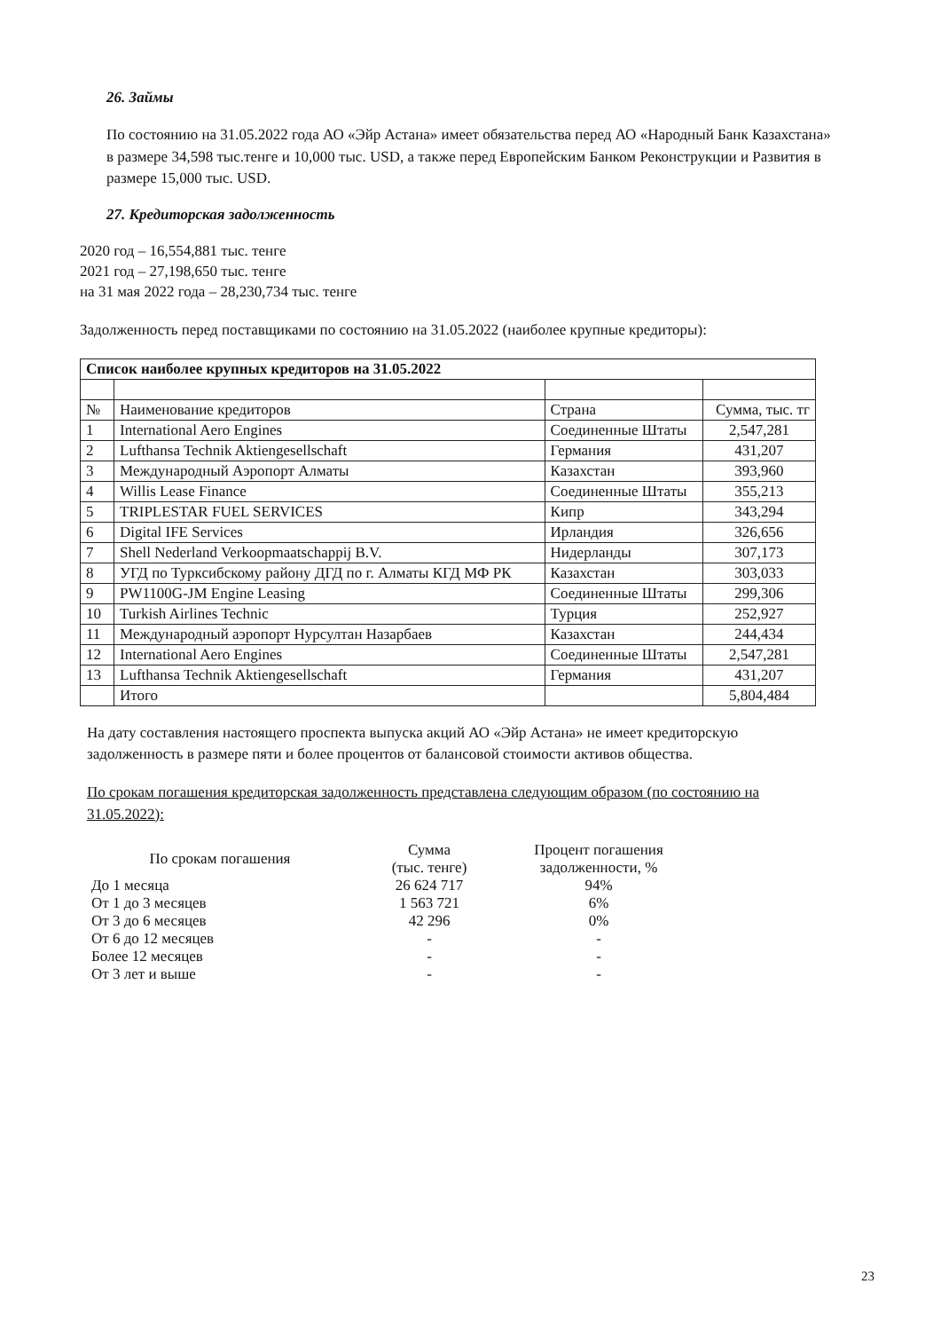26. Займы
По состоянию на 31.05.2022 года АО «Эйр Астана» имеет обязательства перед АО «Народный Банк Казахстана» в размере 34,598 тыс.тенге и 10,000 тыс. USD, а также перед Европейским Банком Реконструкции и Развития в размере 15,000 тыс. USD.
27. Кредиторская задолженность
2020 год – 16,554,881 тыс. тенге
2021 год – 27,198,650 тыс. тенге
на 31 мая 2022 года – 28,230,734 тыс. тенге
Задолженность перед поставщиками по состоянию на 31.05.2022 (наиболее крупные кредиторы):
| Список наиболее крупных кредиторов на 31.05.2022 | | | |
| --- | --- | --- | --- |
| № | Наименование кредиторов | Страна | Сумма, тыс. тг |
| 1 | International Aero Engines | Соединенные Штаты | 2,547,281 |
| 2 | Lufthansa Technik Aktiengesellschaft | Германия | 431,207 |
| 3 | Международный Аэропорт Алматы | Казахстан | 393,960 |
| 4 | Willis Lease Finance | Соединенные Штаты | 355,213 |
| 5 | TRIPLESTAR FUEL SERVICES | Кипр | 343,294 |
| 6 | Digital IFE Services | Ирландия | 326,656 |
| 7 | Shell Nederland Verkoopmaatschappij B.V. | Нидерланды | 307,173 |
| 8 | УГД по Турксибскому району ДГД по г. Алматы КГД МФ РК | Казахстан | 303,033 |
| 9 | PW1100G-JM Engine Leasing | Соединенные Штаты | 299,306 |
| 10 | Turkish Airlines Technic | Турция | 252,927 |
| 11 | Международный аэропорт Нурсултан Назарбаев | Казахстан | 244,434 |
| 12 | International Aero Engines | Соединенные Штаты | 2,547,281 |
| 13 | Lufthansa Technik Aktiengesellschaft | Германия | 431,207 |
| | Итого | | 5,804,484 |
На дату составления настоящего проспекта выпуска акций АО «Эйр Астана» не имеет кредиторскую задолженность в размере пяти и более процентов от балансовой стоимости активов общества.
По срокам погашения кредиторская задолженность представлена следующим образом (по состоянию на 31.05.2022):
| По срокам погашения | Сумма (тыс. тенге) | Процент погашения задолженности, % |
| --- | --- | --- |
| До 1 месяца | 26 624 717 | 94% |
| От 1 до 3 месяцев | 1 563 721 | 6% |
| От 3 до 6 месяцев | 42 296 | 0% |
| От 6 до 12 месяцев | - | - |
| Более 12 месяцев | - | - |
| От 3 лет и выше | - | - |
23